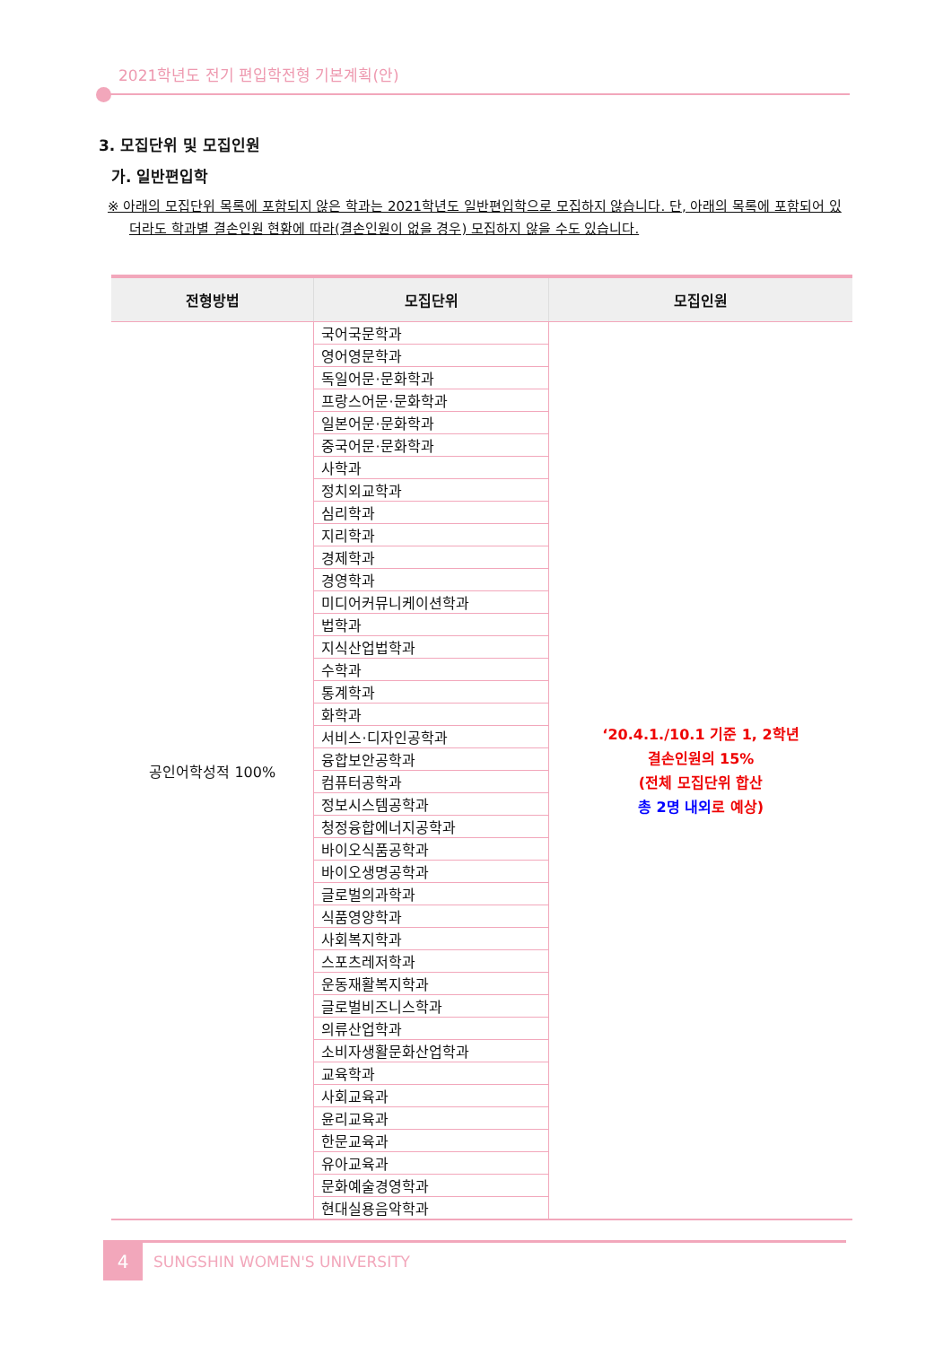2021학년도 전기 편입학전형 기본계획(안)
3. 모집단위 및 모집인원
가. 일반편입학
※ 아래의 모집단위 목록에 포함되지 않은 학과는 2021학년도 일반편입학으로 모집하지 않습니다. 단, 아래의 목록에 포함되어 있더라도 학과별 결손인원 현황에 따라(결손인원이 없을 경우) 모집하지 않을 수도 있습니다.
| 전형방법 | 모집단위 | 모집인원 |
| --- | --- | --- |
| 공인어학성적 100% | 국어국문학과 | ‘20.4.1./10.1 기준 1, 2학년 결손인원의 15% (전체 모집단위 합산 총 2명 내외 로 예상) |
| | 영어영문학과 | |
| | 독일어문·문화학과 | |
| | 프랑스어문·문화학과 | |
| | 일본어문·문화학과 | |
| | 중국어문·문화학과 | |
| | 사학과 | |
| | 정치외교학과 | |
| | 심리학과 | |
| | 지리학과 | |
| | 경제학과 | |
| | 경영학과 | |
| | 미디어커뮤니케이션학과 | |
| | 법학과 | |
| | 지식산업법학과 | |
| | 수학과 | |
| | 통계학과 | |
| | 화학과 | |
| | 서비스·디자인공학과 | |
| | 융합보안공학과 | |
| | 컴퓨터공학과 | |
| | 정보시스템공학과 | |
| | 청정융합에너지공학과 | |
| | 바이오식품공학과 | |
| | 바이오생명공학과 | |
| | 글로벌의과학과 | |
| | 식품영양학과 | |
| | 사회복지학과 | |
| | 스포츠레저학과 | |
| | 운동재활복지학과 | |
| | 글로벌비즈니스학과 | |
| | 의류산업학과 | |
| | 소비자생활문화산업학과 | |
| | 교육학과 | |
| | 사회교육과 | |
| | 윤리교육과 | |
| | 한문교육과 | |
| | 유아교육과 | |
| | 문화예술경영학과 | |
| | 현대실용음악학과 | |
4
SUNGSHIN WOMEN'S UNIVERSITY